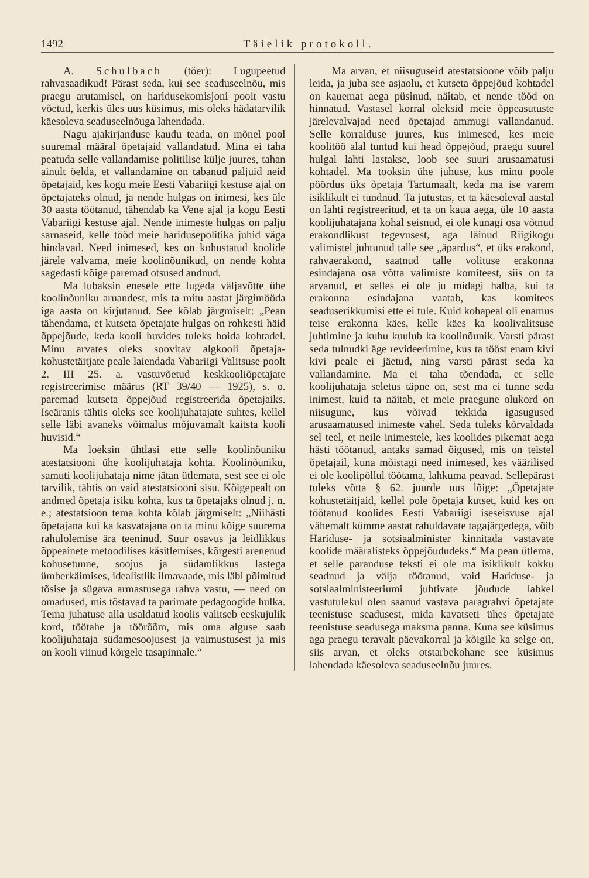1492 Täielik protokoll.
A. Schulbach (töer): Lugupeetud rahvasaadikud! Pärast seda, kui see seaduseelnõu, mis praegu arutamisel, on haridusekomisjoni poolt vastu võetud, kerkis üles uus küsimus, mis oleks hädatarvilik käesoleva seaduseelnõuga lahendada.
Nagu ajakirjanduse kaudu teada, on mõnel pool suuremal määral õpetajaid vallandatud. Mina ei taha peatuda selle vallandamise politilise külje juures, tahan ainult öelda, et vallandamine on tabanud paljuid neid õpetajaid, kes kogu meie Eesti Vabariigi kestuse ajal on õpetajateks olnud, ja nende hulgas on inimesi, kes üle 30 aasta töötanud, tähendab ka Vene ajal ja kogu Eesti Vabariigi kestuse ajal. Nende inimeste hulgas on palju sarnaseid, kelle tööd meie haridusepolitika juhid väga hindavad. Need inimesed, kes on kohustatud koolide järele valvama, meie koolinõunikud, on nende kohta sagedasti kõige paremad otsused andnud.
Ma lubaksin enesele ette lugeda väljavõtte ühe koolinõuniku aruandest, mis ta mitu aastat järgimööda iga aasta on kirjutanud. See kõlab järgmiselt: „Pean tähendama, et kutseta õpetajate hulgas on rohkesti häid õppejõude, keda kooli huvides tuleks hoida kohtadel. Minu arvates oleks soovitav algkooli õpetaja-kohustetäitjate peale laiendada Vabariigi Valitsuse poolt 2. III 25. a. vastuvõetud keskkooliõpetajate registreerimise määrus (RT 39/40 — 1925), s. o. paremad kutseta õppejõud registreerida õpetajaiks. Iseäranis tähtis oleks see koolijuhatajate suhtes, kellel selle läbi avaneks võimalus mõjuvamalt kaitsta kooli huvisid.“
Ma loeksin ühtlasi ette selle koolinõuniku atestatsiooni ühe koolijuhataja kohta. Koolinõuniku, samuti koolijuhataja nime jätan ütlemata, sest see ei ole tarvilik, tähtis on vaid atestatsiooni sisu. Kõigepealt on andmed õpetaja isiku kohta, kus ta õpetajaks olnud j. n. e.; atestatsioon tema kohta kõlab järgmiselt: „Niihästi õpetajana kui ka kasvatajana on ta minu kõige suurema rahulolemise ära teeninud. Suur osavus ja leidlikkus õppeainete metoodilises käsitlemises, kõrgesti arenenud kohusetunne, soojus ja südamlikkus lastega ümberkäimises, idealistlik ilmavaade, mis läbi põimitud tõsise ja sügava armastusega rahva vastu, — need on omadused, mis tõstavad ta parimate pedagoogide hulka. Tema juhatuse alla usaldatud koolis valitseb eeskujulik kord, töötahe ja töörõõm, mis oma alguse saab koolijuhataja südamesoojusest ja vaimustusest ja mis on kooli viinud kõrgele tasapinnale.“
Ma arvan, et niisuguseid atestatsioone võib palju leida, ja juba see asjaolu, et kutseta õppejõud kohtadel on kauemat aega püsinud, näitab, et nende tööd on hinnatud. Vastasel korral oleksid meie õppeasutuste järelevalvajad need õpetajad ammugi vallandanud. Selle korralduse juures, kus inimesed, kes meie koolitöö alal tuntud kui head õppejõud, praegu suurel hulgal lahti lastakse, loob see suuri arusaamatusi kohtadel. Ma tooksin ühe juhuse, kus minu poole pöördus üks õpetaja Tartumaalt, keda ma ise varem isiklikult ei tundnud. Ta jutustas, et ta käesoleval aastal on lahti registreeritud, et ta on kaua aega, üle 10 aasta koolijuhatajana kohal seisnud, ei ole kunagi osa võtnud erakondlikust tegevusest, aga läinud Riigikogu valimistel juhtunud talle see „äpardus“, et üks erakond, rahvaerakond, saatnud talle volituse erakonna esindajana osa võtta valimiste komiteest, siis on ta arvanud, et selles ei ole ju midagi halba, kui ta erakonna esindajana vaatab, kas komitees seaduserikkumisi ette ei tule. Kuid kohapeal oli enamus teise erakonna käes, kelle käes ka koolivalitsuse juhtimine ja kuhu kuulub ka koolinõunik. Varsti pärast seda tulnudki äge revideerimine, kus ta tööst enam kivi kivi peale ei jäetud, ning varsti pärast seda ka vallandamine. Ma ei taha tõendada, et selle koolijuhataja seletus täpne on, sest ma ei tunne seda inimest, kuid ta näitab, et meie praegune olukord on niisugune, kus võivad tekkida igasugused arusaamatused inimeste vahel. Seda tuleks kõrvaldada sel teel, et neile inimestele, kes koolides pikemat aega hästi töötanud, antaks samad õigused, mis on teistel õpetajail, kuna mõistagi need inimesed, kes väärilised ei ole koolipõllul töötama, lahkuma peavad. Sellepärast tuleks võtta § 62. juurde uus lõige: „Õpetajate kohustetäitjaid, kellel pole õpetaja kutset, kuid kes on töötanud koolides Eesti Vabariigi iseseisvuse ajal vähemalt kümme aastat rahuldavate tagajärgedega, võib Hariduse- ja sotsiaalminister kinnitada vastavate koolide määralisteks õppejõududeks.“ Ma pean ütlema, et selle paranduse teksti ei ole ma isiklikult kokku seadnud ja välja töötanud, vaid Hariduse- ja sotsiaalministeeriumi juhtivate jõudude lahkel vastutulekul olen saanud vastava paragrahvi õpetajate teenistuse seadusest, mida kavatseti ühes õpetajate teenistuse seadusega maksma panna. Kuna see küsimus aga praegu teravalt päevakorral ja kõigile ka selge on, siis arvan, et oleks otstarbekohane see küsimus lahendada käesoleva seaduseelnõu juures.